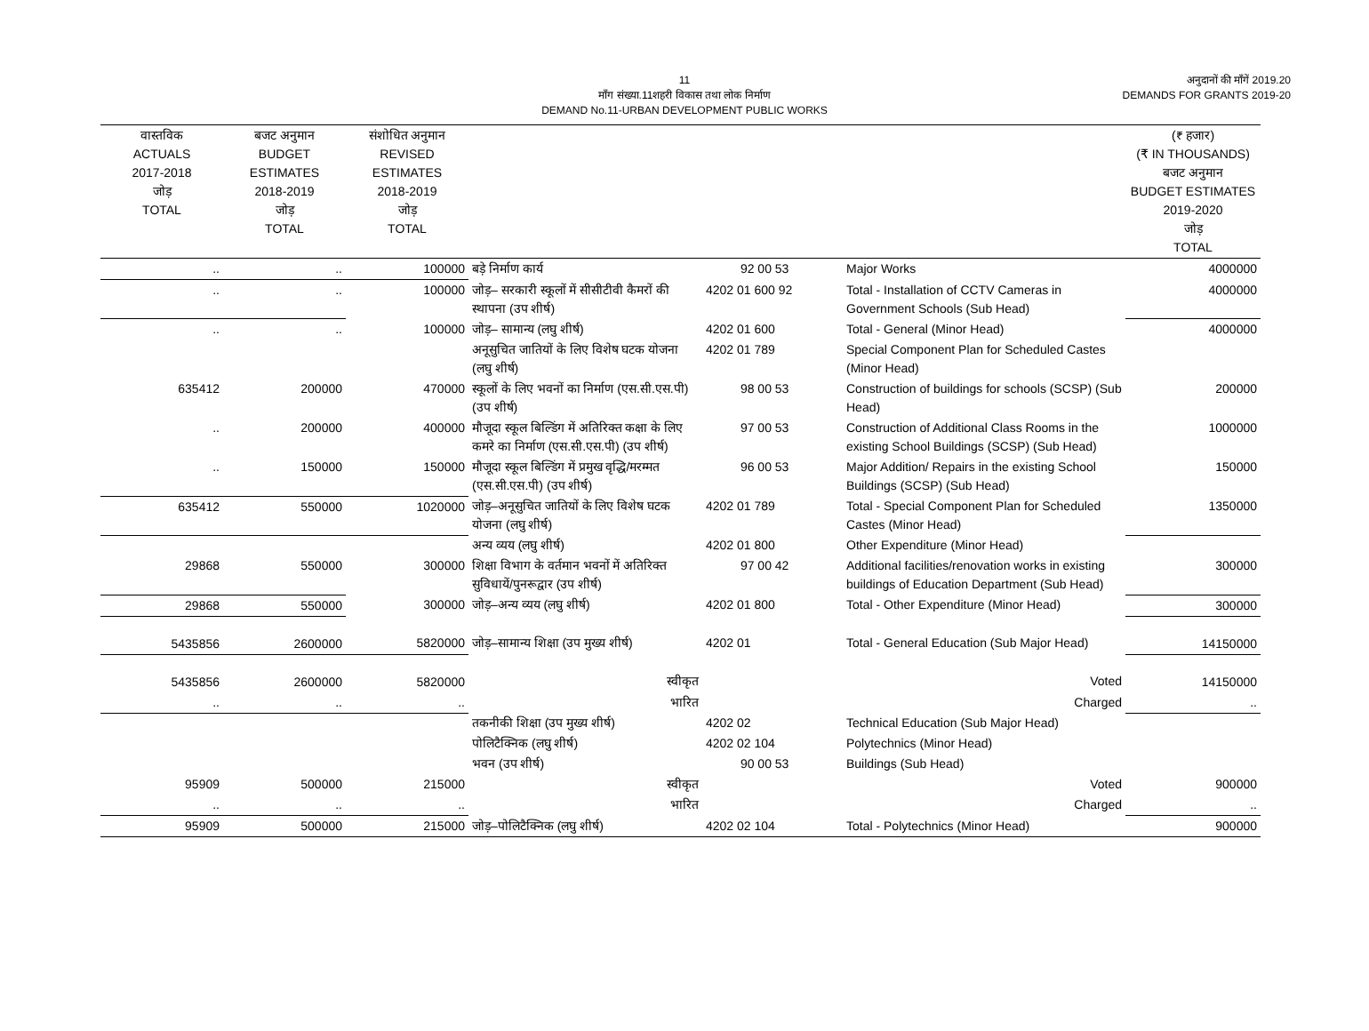11
माँग संख्या.11शहरी विकास तथा लोक निर्माण
DEMAND No.11-URBAN DEVELOPMENT PUBLIC WORKS
अनुदानों की माँगें 2019.20
DEMANDS FOR GRANTS 2019-20
| वास्तविक ACTUALS 2017-2018 जोड़ TOTAL | बजट अनुमान BUDGET ESTIMATES 2018-2019 जोड़ TOTAL | संशोधित अनुमान REVISED ESTIMATES 2018-2019 जोड़ TOTAL | | | | (₹ हजार) (₹ IN THOUSANDS) बजट अनुमान BUDGET ESTIMATES 2019-2020 जोड़ TOTAL |
| --- | --- | --- | --- | --- | --- | --- |
| .. | .. | 100000 | बड़े निर्माण कार्य | 92 00 53 | Major Works | 4000000 |
| .. | .. | 100000 | जोड़– सरकारी स्कूलों में सीसीटीवी कैमरों की स्थापना (उप शीर्ष) | 4202 01 600 92 | Total - Installation of CCTV Cameras in Government Schools (Sub Head) | 4000000 |
| .. | .. | 100000 | जोड़– सामान्य (लघु शीर्ष) | 4202 01 600 | Total - General (Minor Head) | 4000000 |
| | | | अनूसुचित जातियों के लिए विशेष घटक योजना (लघु शीर्ष) | 4202 01 789 | Special Component Plan for Scheduled Castes (Minor Head) | |
| 635412 | 200000 | 470000 | स्कूलों के लिए भवनों का निर्माण (एस.सी.एस.पी) (उप शीर्ष) | 98 00 53 | Construction of buildings for schools (SCSP) (Sub Head) | 200000 |
| .. | 200000 | 400000 | मौजूदा स्कूल बिल्डिंग में अतिरिक्त कक्षा के लिए कमरे का निर्माण (एस.सी.एस.पी) (उप शीर्ष) | 97 00 53 | Construction of Additional Class Rooms in the existing School Buildings (SCSP) (Sub Head) | 1000000 |
| .. | 150000 | 150000 | मौजूदा स्कूल बिल्डिंग में प्रमुख वृद्धि/मरम्मत (एस.सी.एस.पी) (उप शीर्ष) | 96 00 53 | Major Addition/ Repairs in the existing School Buildings (SCSP) (Sub Head) | 150000 |
| 635412 | 550000 | 1020000 | जोड़–अनूसुचित जातियों के लिए विशेष घटक योजना (लघु शीर्ष) | 4202 01 789 | Total - Special Component Plan for Scheduled Castes (Minor Head) | 1350000 |
| | | | अन्य व्यय (लघु शीर्ष) | 4202 01 800 | Other Expenditure (Minor Head) | |
| 29868 | 550000 | 300000 | शिक्षा विभाग के वर्तमान भवनों में अतिरिक्त सुविधायें/पुनरूद्वार (उप शीर्ष) | 97 00 42 | Additional facilities/renovation works in existing buildings of Education Department (Sub Head) | 300000 |
| 29868 | 550000 | 300000 | जोड़–अन्य व्यय (लघु शीर्ष) | 4202 01 800 | Total - Other Expenditure (Minor Head) | 300000 |
| 5435856 | 2600000 | 5820000 | जोड़–सामान्य शिक्षा (उप मुख्य शीर्ष) | 4202 01 | Total - General Education (Sub Major Head) | 14150000 |
| 5435856 | 2600000 | 5820000 | स्वीकृत | | Voted | 14150000 |
| .. | .. | .. | भारित | | Charged | .. |
| | | | तकनीकी शिक्षा (उप मुख्य शीर्ष) | 4202 02 | Technical Education (Sub Major Head) | |
| | | | पोलिटैक्निक (लघु शीर्ष) | 4202 02 104 | Polytechnics (Minor Head) | |
| | | | भवन (उप शीर्ष) | 90 00 53 | Buildings (Sub Head) | |
| 95909 | 500000 | 215000 | स्वीकृत | | Voted | 900000 |
| .. | .. | .. | भारित | | Charged | .. |
| 95909 | 500000 | 215000 | जोड़–पोलिटैक्निक (लघु शीर्ष) | 4202 02 104 | Total - Polytechnics (Minor Head) | 900000 |